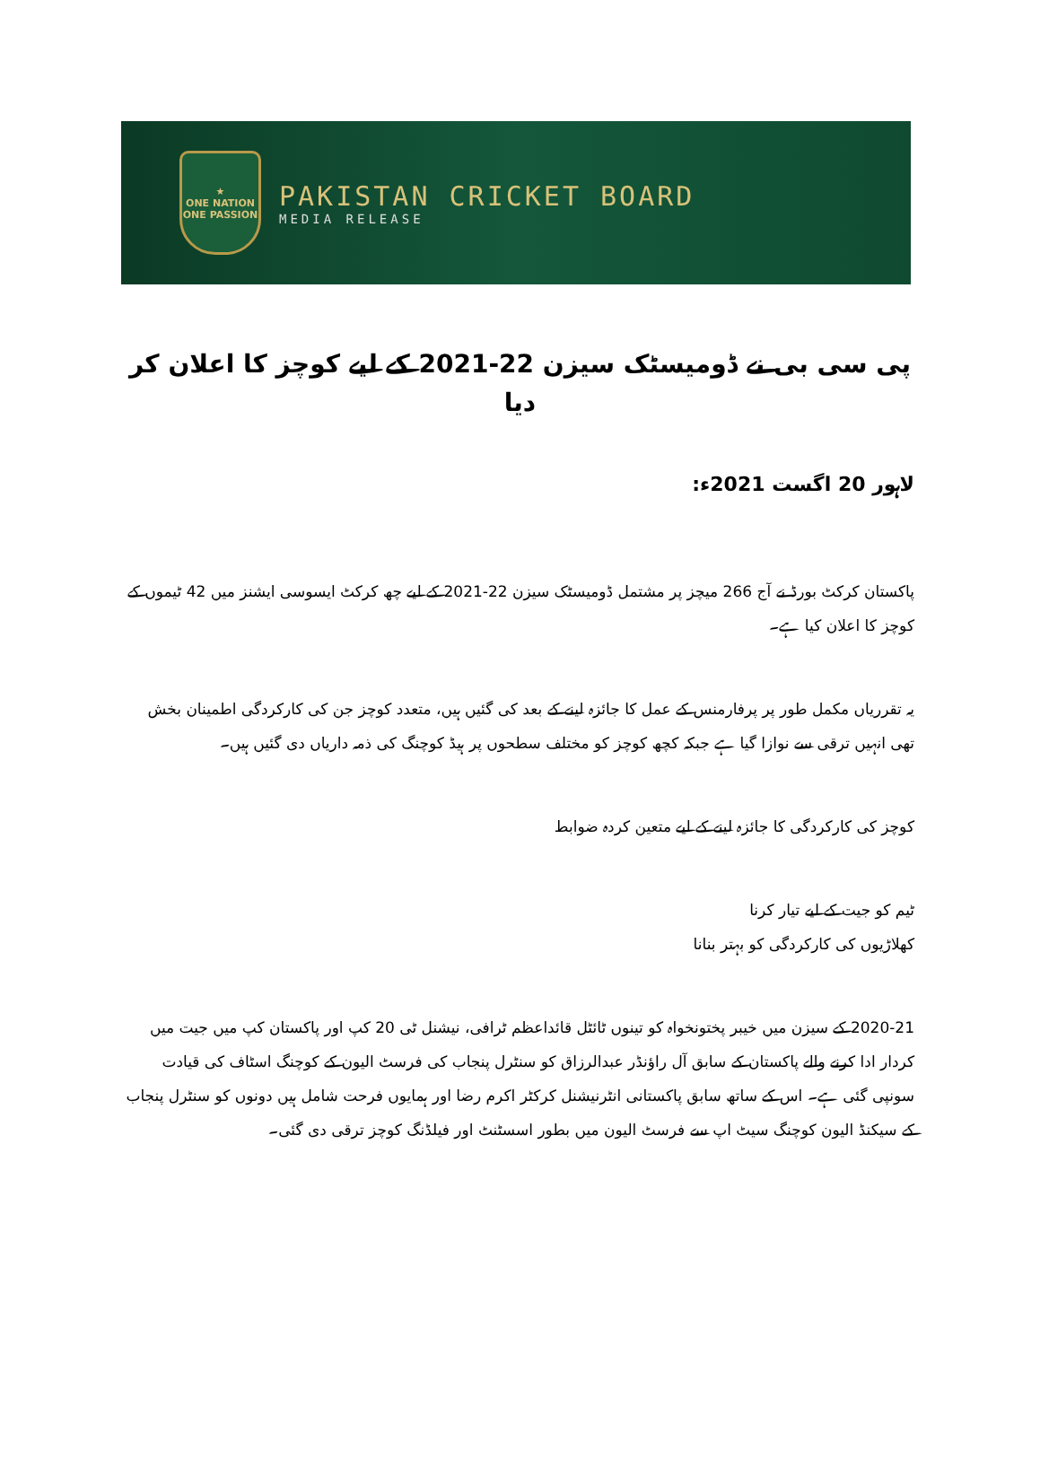★
ONE NATION
ONE PASSION
PAKISTAN CRICKET BOARD
MEDIA RELEASE
پی سی بی نے ڈومیسٹک سیزن 22-2021 کے لیے کوچز کا اعلان کر دیا
لاہور 20 اگست 2021ء:
پاکستان کرکٹ بورڈ نے آج 266 میچز پر مشتمل ڈومیسٹک سیزن 22-2021 کے لیے چھ کرکٹ ایسوسی ایشنز میں 42 ٹیموں کے کوچز کا اعلان کیا ہے۔
یہ تقرریاں مکمل طور پر پرفارمنس کے عمل کا جائزہ لینے کے بعد کی گئیں ہیں، متعدد کوچز جن کی کارکردگی اطمینان بخش تھی انہیں ترقی سے نوازا گیا ہے جبکہ کچھ کوچز کو مختلف سطحوں پر ہیڈ کوچنگ کی ذمہ داریاں دی گئیں ہیں۔
کوچز کی کارکردگی کا جائزہ لینے کے لیے متعین کردہ ضوابط
ٹیم کو جیت کے لیے تیار کرنا
کھلاڑیوں کی کارکردگی کو بہتر بنانا
2020-21 کے سیزن میں خیبر پختونخواہ کو تینوں ٹائٹل قائداعظم ٹرافی، نیشنل ٹی 20 کپ اور پاکستان کپ میں جیت میں کردار ادا کرنے والے پاکستان کے سابق آل راؤنڈر عبدالرزاق کو سنٹرل پنجاب کی فرسٹ الیون کے کوچنگ اسٹاف کی قیادت سونپی گئی ہے۔ اس کے ساتھ سابق پاکستانی انٹرنیشنل کرکٹر اکرم رضا اور ہمایوں فرحت شامل ہیں دونوں کو سنٹرل پنجاب کے سیکنڈ الیون کوچنگ سیٹ اپ سے فرسٹ الیون میں بطور اسسٹنٹ اور فیلڈنگ کوچز ترقی دی گئی۔